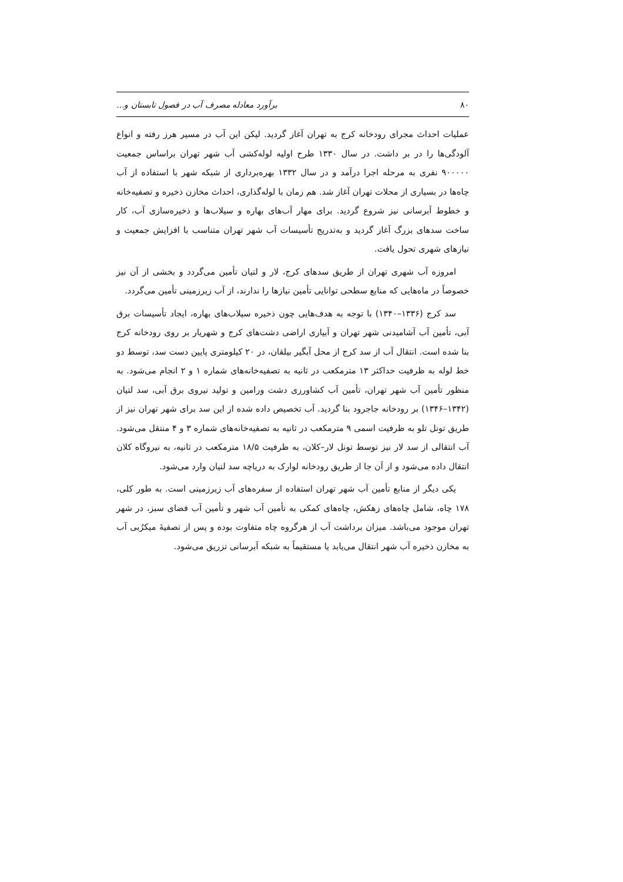۸۰ برآورد معادله مصرف آب در فصول تابستان و...
عملیات احداث مجرای رودخانه کرج به تهران آغاز گردید. لیکن این آب در مسیر هرز رفته و انواع آلودگی‌ها را در بر داشت. در سال ۱۳۳۰ طرح اولیه لوله‌کشی آب شهر تهران براساس جمعیت ۹۰۰۰۰۰ نفری به مرحله اجرا درآمد و در سال ۱۳۳۲ بهره‌برداری از شبکه شهر با استفاده از آب چاه‌ها در بسیاری از محلات تهران آغاز شد. هم زمان با لوله‌گذاری، احداث مخازن ذخیره و تصفیه‌خانه و خطوط آبرسانی نیز شروع گردید. برای مهار آب‌های بهاره و سیلاب‌ها و ذخیره‌سازی آب، کار ساخت سدهای بزرگ آغاز گردید و به‌تدریج تأسیسات آب شهر تهران متناسب با افزایش جمعیت و نیازهای شهری تحول یافت.
امروزه آب شهری تهران از طریق سدهای کرج، لار و لتیان تأمین می‌گردد و بخشی از آن نیز خصوصاً در ماه‌هایی که منابع سطحی توانایی تأمین نیازها را ندارند، از آب زیرزمینی تأمین می‌گردد.
سد کرج (۱۳۳۶–۱۳۴۰) با توجه به هدف‌هایی چون ذخیره سیلاب‌های بهاره، ایجاد تأسیسات برق آبی، تأمین آب آشامیدنی شهر تهران و آبیاری اراضی دشت‌های کرج و شهریار بر روی رودخانه کرج بنا شده است. انتقال آب از سد کرج از محل آبگیر بیلقان، در ۲۰ کیلومتری پایین دست سد، توسط دو خط لوله به ظرفیت حداکثر ۱۳ مترمکعب در ثانیه به تصفیه‌خانه‌های شماره ۱ و ۲ انجام می‌شود. به منظور تأمین آب شهر تهران، تأمین آب کشاورزی دشت ورامین و تولید نیروی برق آبی، سد لتیان (۱۳۴۲–۱۳۴۶) بر رودخانه جاجرود بنا گردید. آب تخصیص داده شده از این سد برای شهر تهران نیز از طریق تونل تلو به ظرفیت اسمی ۹ مترمکعب در ثانیه به تصفیه‌خانه‌های شماره ۳ و ۴ منتقل می‌شود. آب انتقالی از سد لار نیز توسط تونل لار–کلان، به ظرفیت ۱۸/۵ مترمکعب در ثانیه، به نیروگاه کلان انتقال داده می‌شود و از آن جا از طریق رودخانه لوارک به دریاچه سد لتیان وارد می‌شود.
یکی دیگر از منابع تأمین آب شهر تهران استفاده از سفره‌های آب زیرزمینی است. به طور کلی، ۱۷۸ چاه، شامل چاه‌های زهکش، چاه‌های کمکی به تأمین آب شهر و تأمین آب فضای سبز، در شهر تهران موجود می‌باشد. میزان برداشت آب از هرگروه چاه متفاوت بوده و پس از تصفیهٔ میکرُبی آب به مخازن ذخیره آب شهر انتقال می‌یابد یا مستقیماً به شبکه آبرسانی تزریق می‌شود.